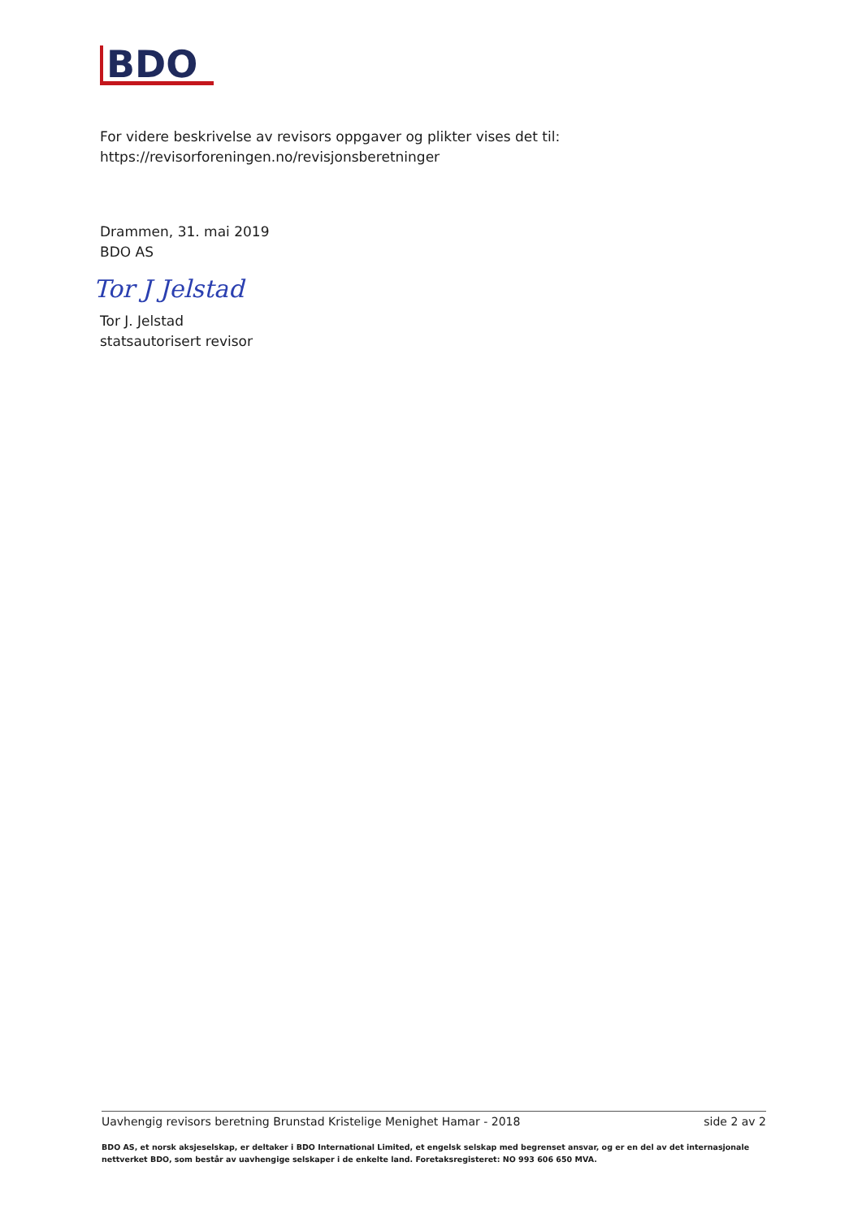BDO
For videre beskrivelse av revisors oppgaver og plikter vises det til:
https://revisorforeningen.no/revisjonsberetninger
Drammen, 31. mai 2019
BDO AS
Tor J Jelstad
Tor J. Jelstad
statsautorisert revisor
Uavhengig revisors beretning Brunstad Kristelige Menighet Hamar - 2018 side 2 av 2
BDO AS, et norsk aksjeselskap, er deltaker i BDO International Limited, et engelsk selskap med begrenset ansvar, og er en del av det internasjonale nettverket BDO, som består av uavhengige selskaper i de enkelte land. Foretaksregisteret: NO 993 606 650 MVA.